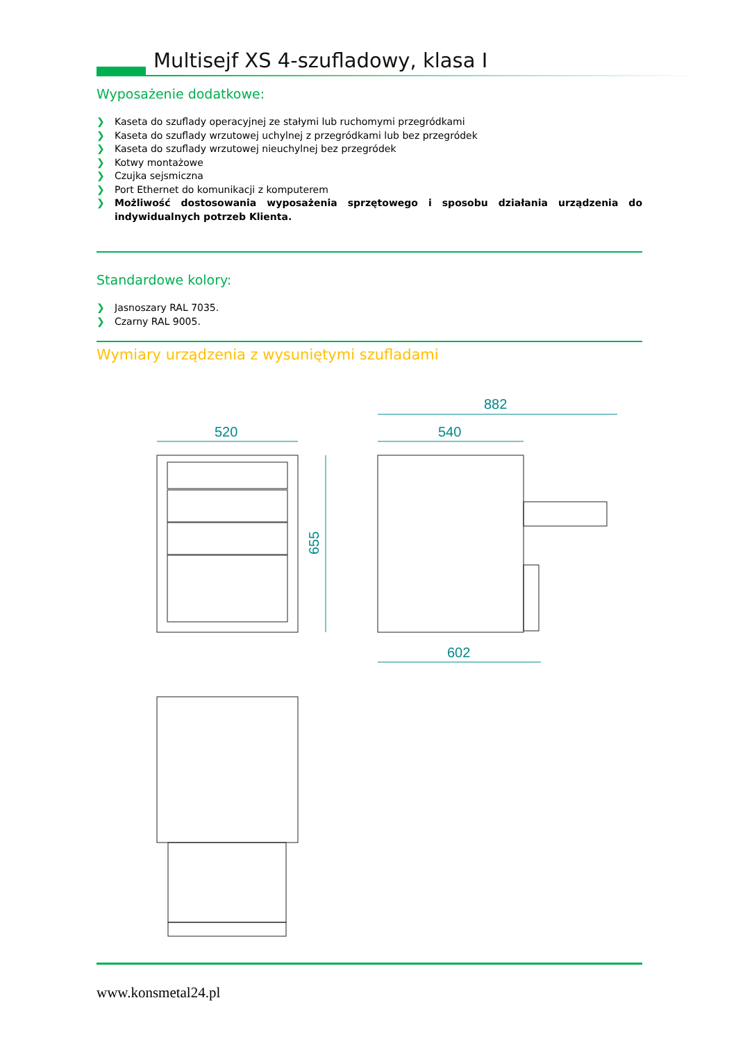Multisejf XS 4-szufladowy, klasa I
Wyposażenie dodatkowe:
❯ Kaseta do szuflady operacyjnej ze stałymi lub ruchomymi przegródkami
❯ Kaseta do szuflady wrzutowej uchylnej z przegródkami lub bez przegródek
❯ Kaseta do szuflady wrzutowej nieuchylnej bez przegródek
❯ Kotwy montażowe
❯ Czujka sejsmiczna
❯ Port Ethernet do komunikacji z komputerem
❯ Możliwość dostosowania wyposażenia sprzętowego i sposobu działania urządzenia do indywidualnych potrzeb Klienta.
Standardowe kolory:
❯ Jasnoszary RAL 7035.
❯ Czarny RAL 9005.
Wymiary urządzenia z wysuniętymi szufladami
520
655
882
540
602
www.konsmetal24.pl